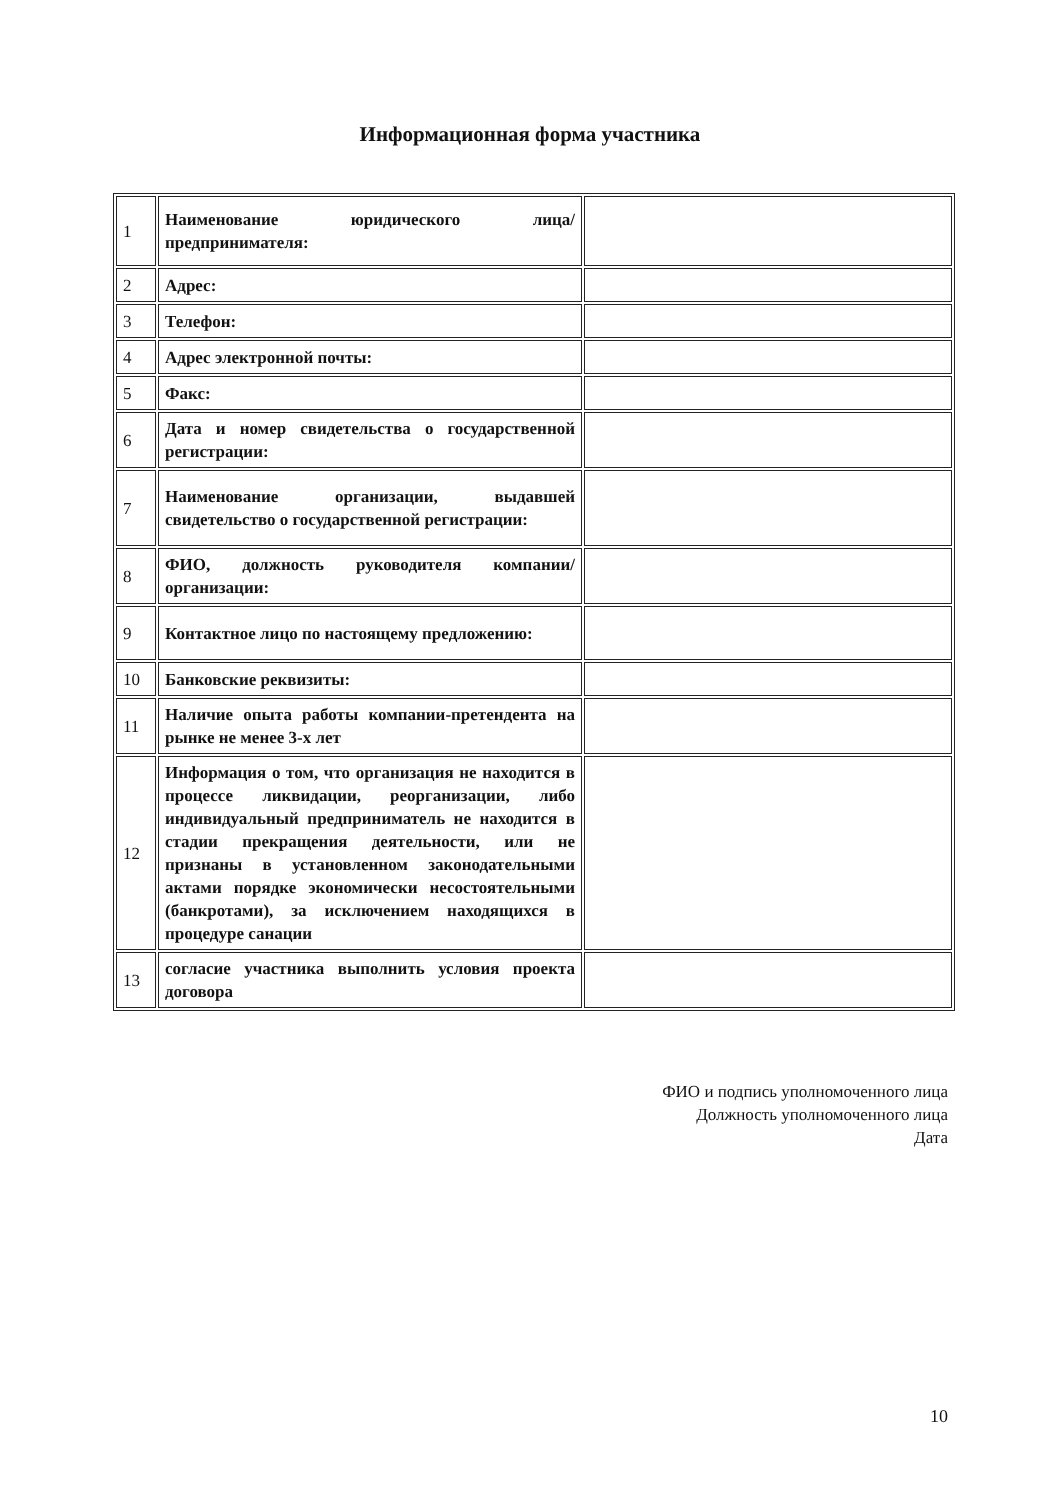Информационная форма участника
| 1 | Наименование юридического лица/предпринимателя: | |
| 2 | Адрес: | |
| 3 | Телефон: | |
| 4 | Адрес электронной почты: | |
| 5 | Факс: | |
| 6 | Дата и номер свидетельства о государственной регистрации: | |
| 7 | Наименование организации, выдавшей свидетельство о государственной регистрации: | |
| 8 | ФИО, должность руководителя компании/организации: | |
| 9 | Контактное лицо по настоящему предложению: | |
| 10 | Банковские реквизиты: | |
| 11 | Наличие опыта работы компании-претендента на рынке не менее 3-х лет | |
| 12 | Информация о том, что организация не находится в процессе ликвидации, реорганизации, либо индивидуальный предприниматель не находится в стадии прекращения деятельности, или не признаны в установленном законодательными актами порядке экономически несостоятельными (банкротами), за исключением находящихся в процедуре санации | |
| 13 | согласие участника выполнить условия проекта договора | |
ФИО и подпись уполномоченного лица
Должность уполномоченного лица
Дата
10